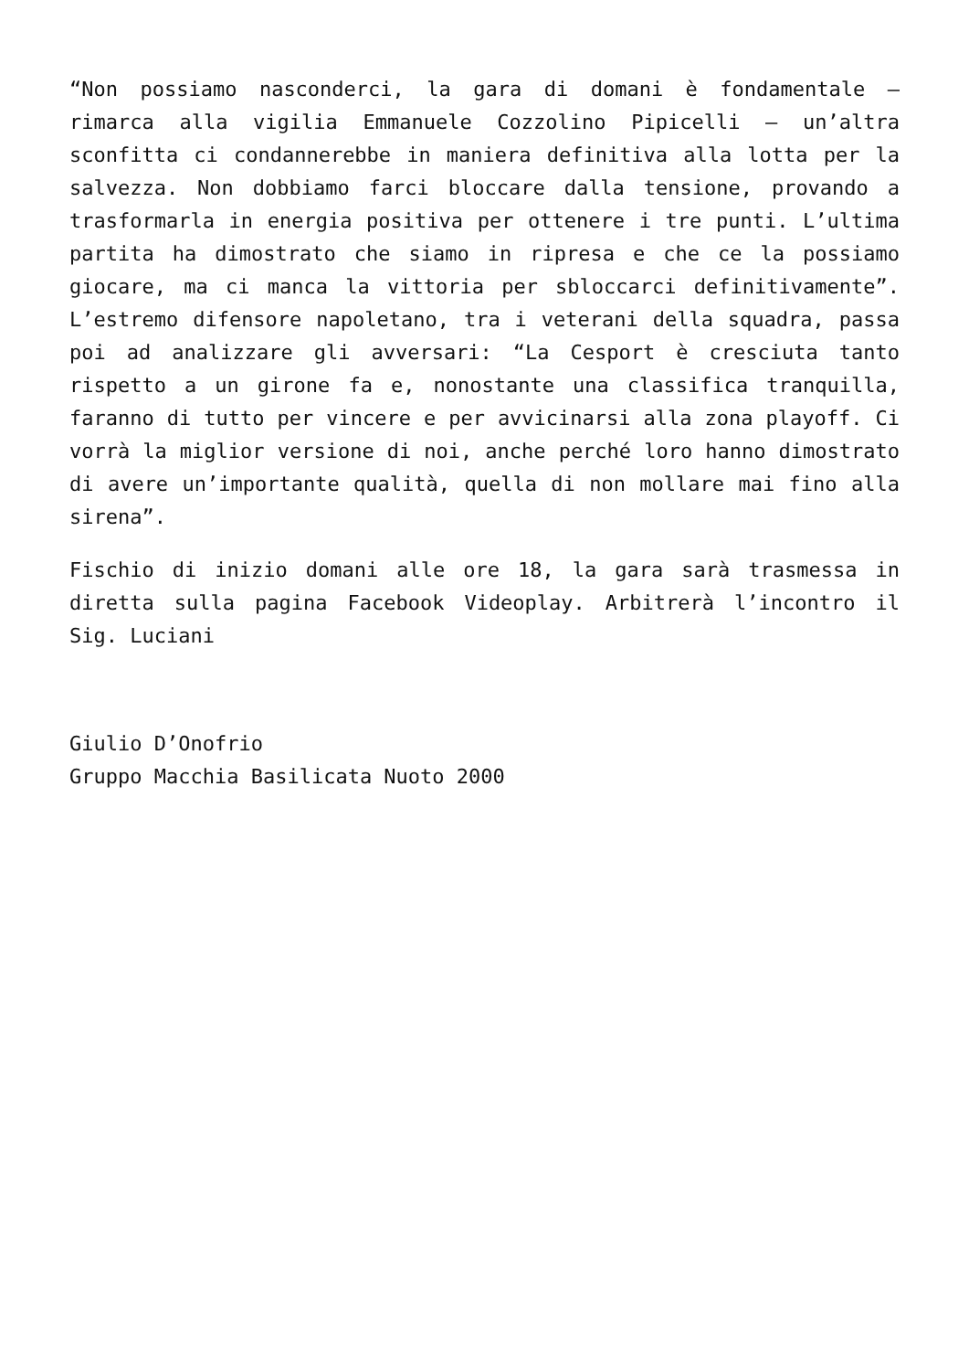“Non possiamo nasconderci, la gara di domani è fondamentale – rimarca alla vigilia Emmanuele Cozzolino Pipicelli – un’altra sconfitta ci condannerebbe in maniera definitiva alla lotta per la salvezza. Non dobbiamo farci bloccare dalla tensione, provando a trasformarla in energia positiva per ottenere i tre punti. L’ultima partita ha dimostrato che siamo in ripresa e che ce la possiamo giocare, ma ci manca la vittoria per sbloccarci definitivamente”. L’estremo difensore napoletano, tra i veterani della squadra, passa poi ad analizzare gli avversari: “La Cesport è cresciuta tanto rispetto a un girone fa e, nonostante una classifica tranquilla, faranno di tutto per vincere e per avvicinarsi alla zona playoff. Ci vorrà la miglior versione di noi, anche perché loro hanno dimostrato di avere un’importante qualità, quella di non mollare mai fino alla sirena”.
Fischio di inizio domani alle ore 18, la gara sarà trasmessa in diretta sulla pagina Facebook Videoplay. Arbitrerà l’incontro il Sig. Luciani
Giulio D’Onofrio
Gruppo Macchia Basilicata Nuoto 2000